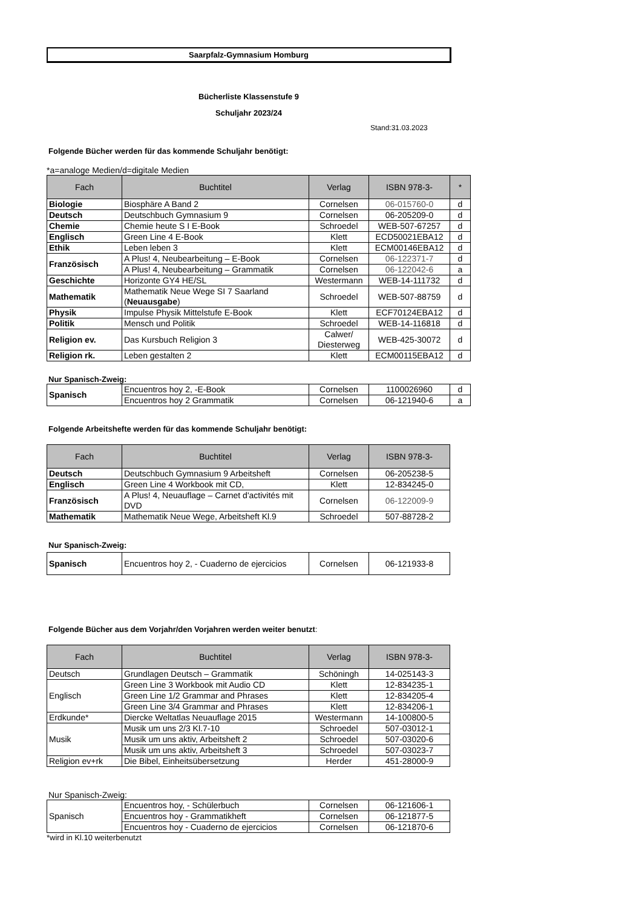Saarpfalz-Gymnasium Homburg
Bücherliste Klassenstufe 9
Schuljahr 2023/24
Stand:31.03.2023
Folgende Bücher werden für das kommende Schuljahr benötigt:
*a=analoge Medien/d=digitale Medien
| Fach | Buchtitel | Verlag | ISBN 978-3- | * |
| --- | --- | --- | --- | --- |
| Biologie | Biosphäre A Band 2 | Cornelsen | 06-015760-0 | d |
| Deutsch | Deutschbuch Gymnasium 9 | Cornelsen | 06-205209-0 | d |
| Chemie | Chemie heute S I E-Book | Schroedel | WEB-507-67257 | d |
| Englisch | Green Line 4 E-Book | Klett | ECD50021EBA12 | d |
| Ethik | Leben leben 3 | Klett | ECM00146EBA12 | d |
| Französisch | A Plus! 4, Neubearbeitung – E-Book | Cornelsen | 06-122371-7 | d |
| | A Plus! 4, Neubearbeitung – Grammatik | Cornelsen | 06-122042-6 | a |
| Geschichte | Horizonte GY4 HE/SL | Westermann | WEB-14-111732 | d |
| Mathematik | Mathematik Neue Wege SI 7 Saarland ( Neuausgabe ) | Schroedel | WEB-507-88759 | d |
| Physik | Impulse Physik Mittelstufe E-Book | Klett | ECF70124EBA12 | d |
| Politik | Mensch und Politik | Schroedel | WEB-14-116818 | d |
| Religion ev. | Das Kursbuch Religion 3 | Calwer/ Diesterweg | WEB-425-30072 | d |
| Religion rk. | Leben gestalten 2 | Klett | ECM00115EBA12 | d |
Nur Spanisch-Zweig:
| Spanisch | Encuentros hoy 2, -E-Book | Cornelsen | 1100026960 | d |
| | Encuentros hoy 2 Grammatik | Cornelsen | 06-121940-6 | a |
Folgende Arbeitshefte werden für das kommende Schuljahr benötigt:
| Fach | Buchtitel | Verlag | ISBN 978-3- |
| --- | --- | --- | --- |
| Deutsch | Deutschbuch Gymnasium 9 Arbeitsheft | Cornelsen | 06-205238-5 |
| Englisch | Green Line 4 Workbook mit CD, | Klett | 12-834245-0 |
| Französisch | A Plus! 4, Neuauflage – Carnet d'activités mit DVD | Cornelsen | 06-122009-9 |
| Mathematik | Mathematik Neue Wege, Arbeitsheft Kl.9 | Schroedel | 507-88728-2 |
Nur Spanisch-Zweig:
| Spanisch | Encuentros hoy 2, - Cuaderno de ejercicios | Cornelsen | 06-121933-8 |
Folgende Bücher aus dem Vorjahr/den Vorjahren werden weiter benutzt:
| Fach | Buchtitel | Verlag | ISBN 978-3- |
| --- | --- | --- | --- |
| Deutsch | Grundlagen Deutsch – Grammatik | Schöningh | 14-025143-3 |
| Englisch | Green Line 3 Workbook mit Audio CD | Klett | 12-834235-1 |
| | Green Line 1/2 Grammar and Phrases | Klett | 12-834205-4 |
| | Green Line 3/4 Grammar and Phrases | Klett | 12-834206-1 |
| Erdkunde* | Diercke Weltatlas Neuauflage 2015 | Westermann | 14-100800-5 |
| Musik | Musik um uns 2/3 Kl.7-10 | Schroedel | 507-03012-1 |
| | Musik um uns aktiv, Arbeitsheft 2 | Schroedel | 507-03020-6 |
| | Musik um uns aktiv, Arbeitsheft 3 | Schroedel | 507-03023-7 |
| Religion ev+rk | Die Bibel, Einheitsübersetzung | Herder | 451-28000-9 |
Nur Spanisch-Zweig:
| Spanisch | Encuentros hoy, - Schülerbuch | Cornelsen | 06-121606-1 |
| | Encuentros hoy - Grammatikheft | Cornelsen | 06-121877-5 |
| | Encuentros hoy - Cuaderno de ejercicios | Cornelsen | 06-121870-6 |
*wird in Kl.10 weiterbenutzt